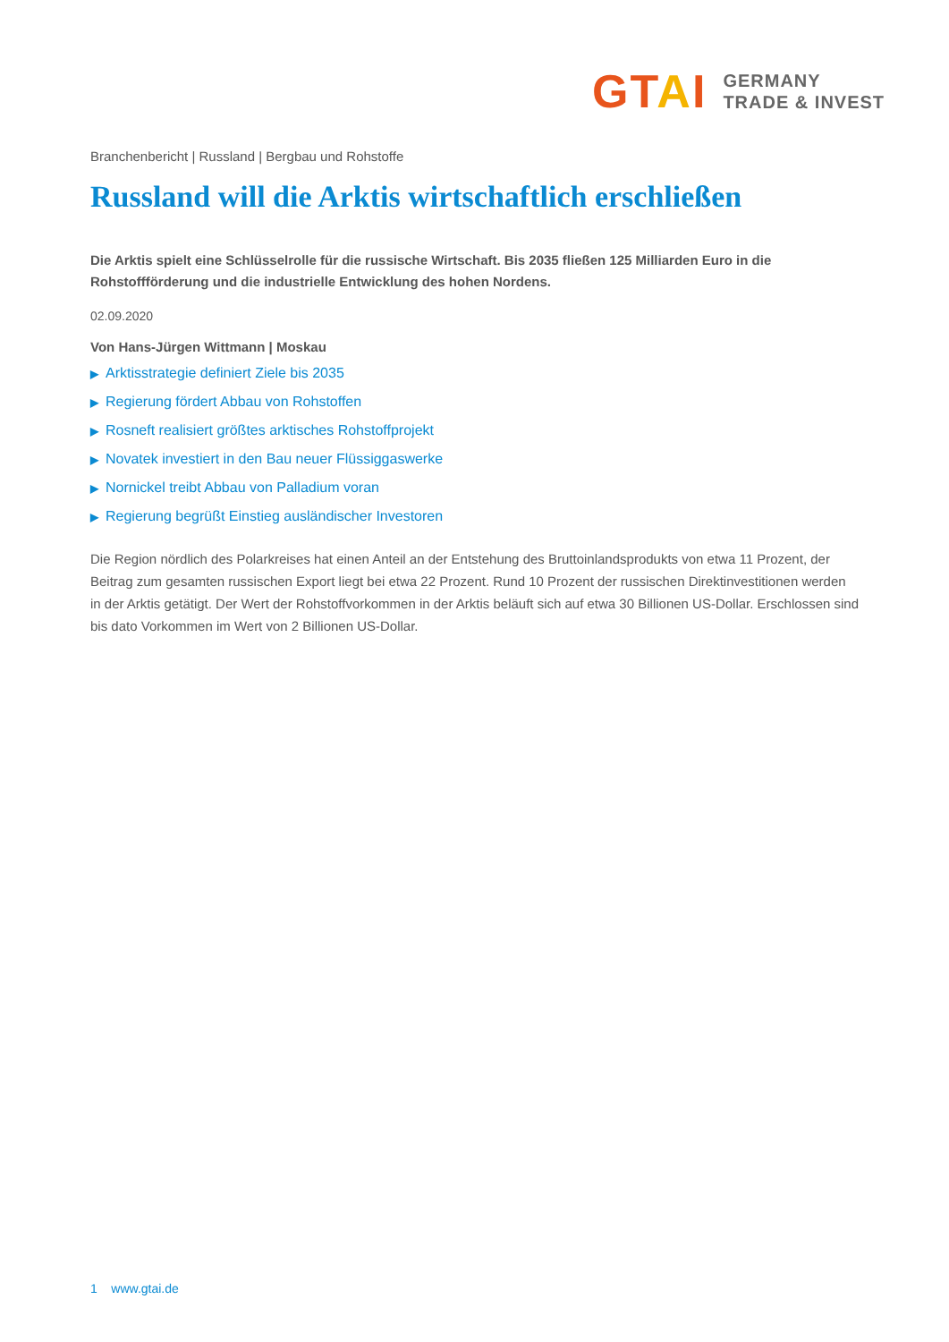GTAI
GERMANY
TRADE & INVEST
Branchenbericht | Russland | Bergbau und Rohstoffe
Russland will die Arktis wirtschaftlich erschließen
Die Arktis spielt eine Schlüsselrolle für die russische Wirtschaft. Bis 2035 fließen 125 Milliarden Euro in die Rohstoffförderung und die industrielle Entwicklung des hohen Nordens.
02.09.2020
Von Hans-Jürgen Wittmann | Moskau
▶ Arktisstrategie definiert Ziele bis 2035
▶ Regierung fördert Abbau von Rohstoffen
▶ Rosneft realisiert größtes arktisches Rohstoffprojekt
▶ Novatek investiert in den Bau neuer Flüssiggaswerke
▶ Nornickel treibt Abbau von Palladium voran
▶ Regierung begrüßt Einstieg ausländischer Investoren
Die Region nördlich des Polarkreises hat einen Anteil an der Entstehung des Bruttoinlandsprodukts von etwa 11 Prozent, der Beitrag zum gesamten russischen Export liegt bei etwa 22 Prozent. Rund 10 Prozent der russischen Direktinvestitionen werden in der Arktis getätigt. Der Wert der Rohstoffvorkommen in der Arktis beläuft sich auf etwa 30 Billionen US-Dollar. Erschlossen sind bis dato Vorkommen im Wert von 2 Billionen US-Dollar.
1 www.gtai.de